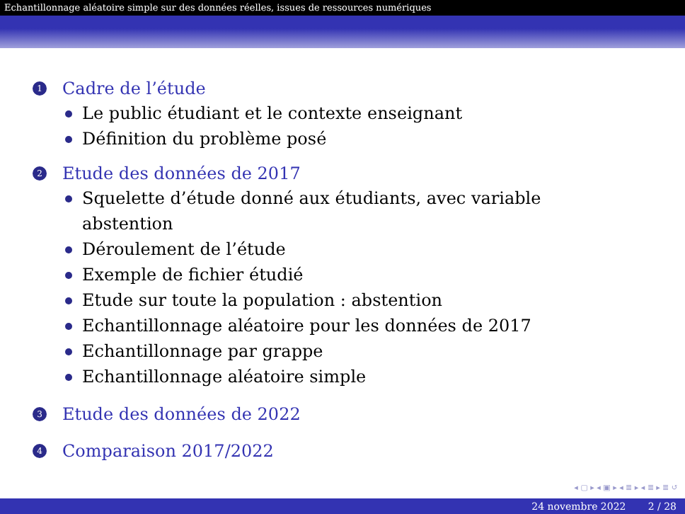Echantillonnage aléatoire simple sur des données réelles, issues de ressources numériques
1 Cadre de l’étude
Le public étudiant et le contexte enseignant
Définition du problème posé
2 Etude des données de 2017
Squelette d’étude donné aux étudiants, avec variable abstention
Déroulement de l’étude
Exemple de fichier étudié
Etude sur toute la population : abstention
Echantillonnage aléatoire pour les données de 2017
Echantillonnage par grappe
Echantillonnage aléatoire simple
3 Etude des données de 2022
4 Comparaison 2017/2022
◂ ▢ ▸ ◂ ▣ ▸ ◂ ≣ ▸ ◂ ≣ ▸ ≣ ↺
24 novembre 2022 2 / 28